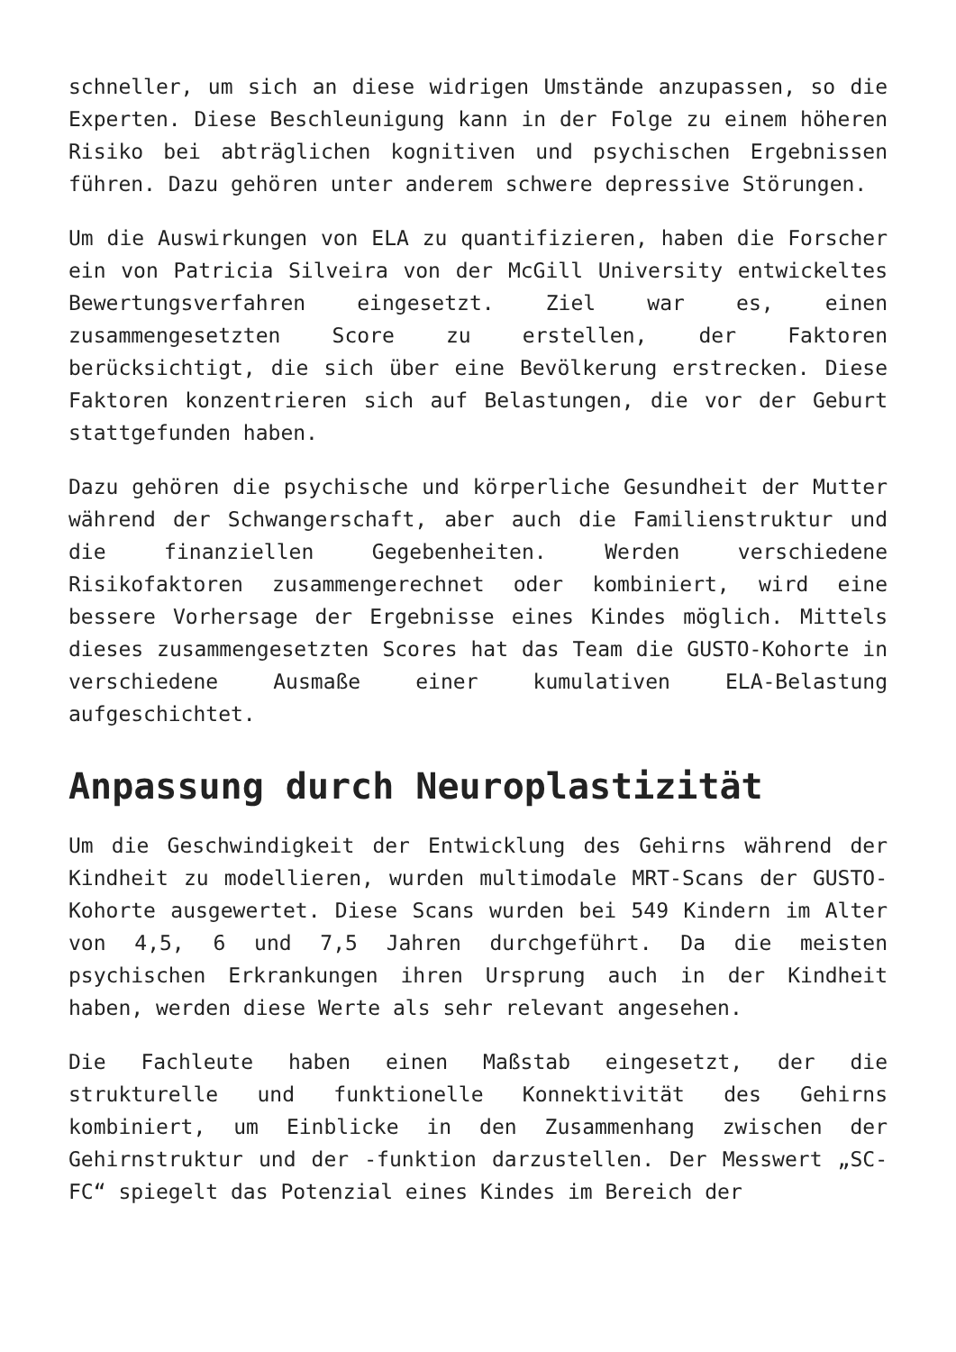schneller, um sich an diese widrigen Umstände anzupassen, so die Experten. Diese Beschleunigung kann in der Folge zu einem höheren Risiko bei abträglichen kognitiven und psychischen Ergebnissen führen. Dazu gehören unter anderem schwere depressive Störungen.
Um die Auswirkungen von ELA zu quantifizieren, haben die Forscher ein von Patricia Silveira von der McGill University entwickeltes Bewertungsverfahren eingesetzt. Ziel war es, einen zusammengesetzten Score zu erstellen, der Faktoren berücksichtigt, die sich über eine Bevölkerung erstrecken. Diese Faktoren konzentrieren sich auf Belastungen, die vor der Geburt stattgefunden haben.
Dazu gehören die psychische und körperliche Gesundheit der Mutter während der Schwangerschaft, aber auch die Familienstruktur und die finanziellen Gegebenheiten. Werden verschiedene Risikofaktoren zusammengerechnet oder kombiniert, wird eine bessere Vorhersage der Ergebnisse eines Kindes möglich. Mittels dieses zusammengesetzten Scores hat das Team die GUSTO-Kohorte in verschiedene Ausmaße einer kumulativen ELA-Belastung aufgeschichtet.
Anpassung durch Neuroplastizität
Um die Geschwindigkeit der Entwicklung des Gehirns während der Kindheit zu modellieren, wurden multimodale MRT-Scans der GUSTO-Kohorte ausgewertet. Diese Scans wurden bei 549 Kindern im Alter von 4,5, 6 und 7,5 Jahren durchgeführt. Da die meisten psychischen Erkrankungen ihren Ursprung auch in der Kindheit haben, werden diese Werte als sehr relevant angesehen.
Die Fachleute haben einen Maßstab eingesetzt, der die strukturelle und funktionelle Konnektivität des Gehirns kombiniert, um Einblicke in den Zusammenhang zwischen der Gehirnstruktur und der -funktion darzustellen. Der Messwert „SC-FC“ spiegelt das Potenzial eines Kindes im Bereich der